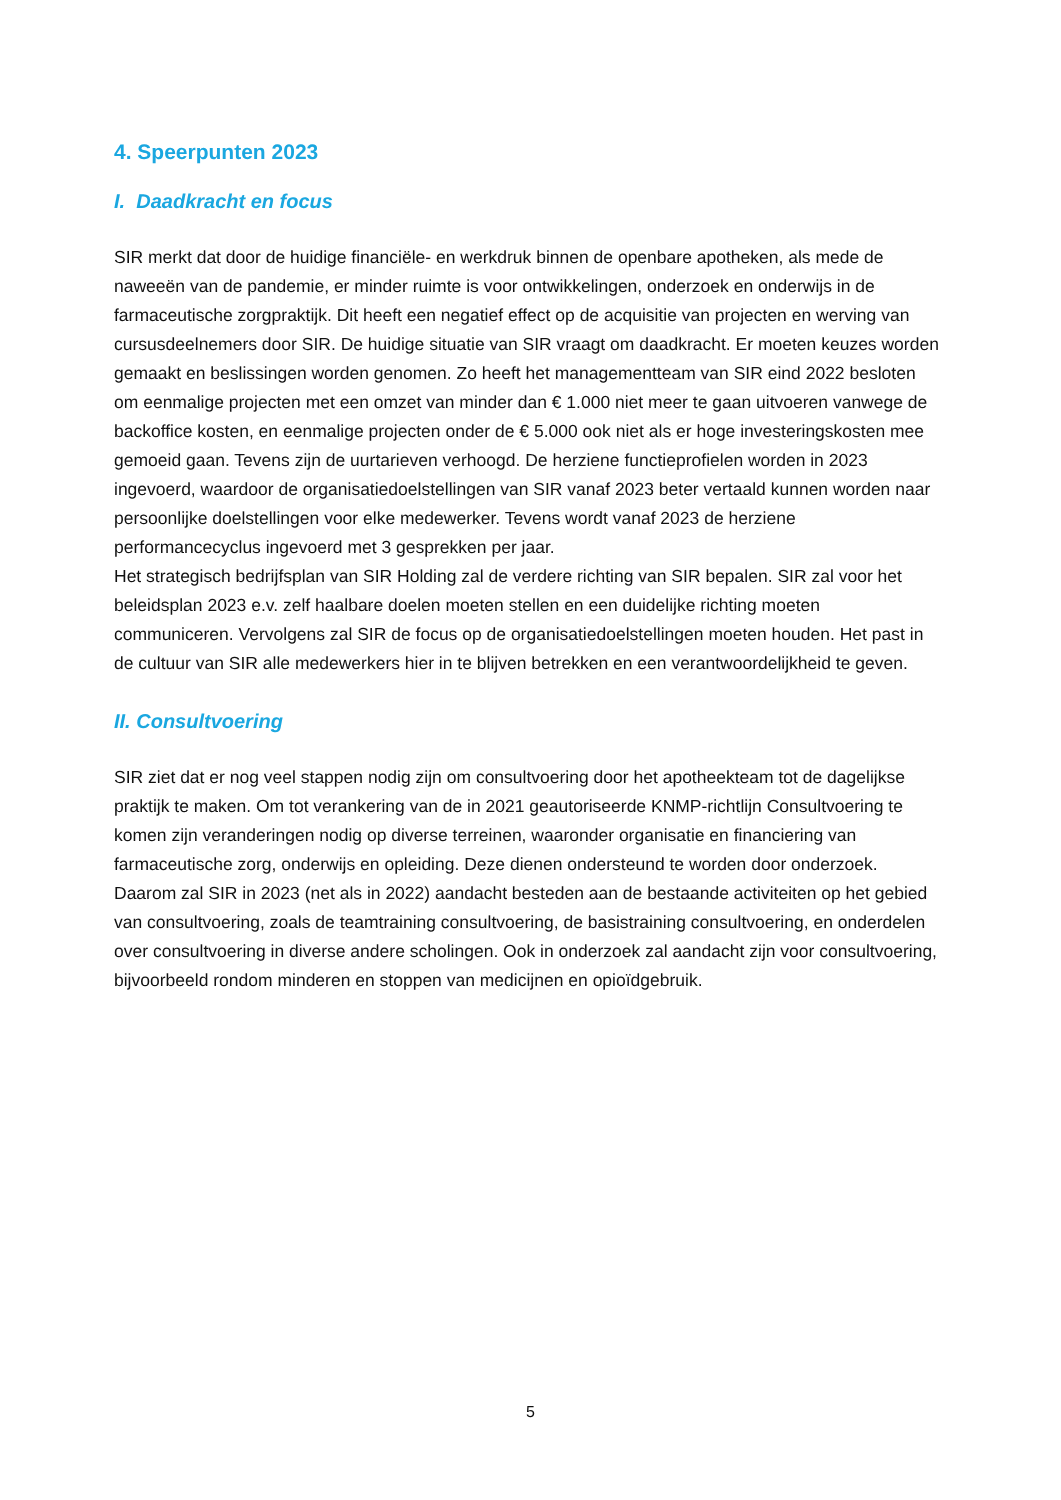4. Speerpunten 2023
I. Daadkracht en focus
SIR merkt dat door de huidige financiële- en werkdruk binnen de openbare apotheken, als mede de naweeën van de pandemie, er minder ruimte is voor ontwikkelingen, onderzoek en onderwijs in de farmaceutische zorgpraktijk. Dit heeft een negatief effect op de acquisitie van projecten en werving van cursusdeelnemers door SIR. De huidige situatie van SIR vraagt om daadkracht. Er moeten keuzes worden gemaakt en beslissingen worden genomen. Zo heeft het managementteam van SIR eind 2022 besloten om eenmalige projecten met een omzet van minder dan € 1.000 niet meer te gaan uitvoeren vanwege de backoffice kosten, en eenmalige projecten onder de € 5.000 ook niet als er hoge investeringskosten mee gemoeid gaan. Tevens zijn de uurtarieven verhoogd. De herziene functieprofielen worden in 2023 ingevoerd, waardoor de organisatiedoelstellingen van SIR vanaf 2023 beter vertaald kunnen worden naar persoonlijke doelstellingen voor elke medewerker. Tevens wordt vanaf 2023 de herziene performancecyclus ingevoerd met 3 gesprekken per jaar.
Het strategisch bedrijfsplan van SIR Holding zal de verdere richting van SIR bepalen. SIR zal voor het beleidsplan 2023 e.v. zelf haalbare doelen moeten stellen en een duidelijke richting moeten communiceren. Vervolgens zal SIR de focus op de organisatiedoelstellingen moeten houden. Het past in de cultuur van SIR alle medewerkers hier in te blijven betrekken en een verantwoordelijkheid te geven.
II. Consultvoering
SIR ziet dat er nog veel stappen nodig zijn om consultvoering door het apotheekteam tot de dagelijkse praktijk te maken. Om tot verankering van de in 2021 geautoriseerde KNMP-richtlijn Consultvoering te komen zijn veranderingen nodig op diverse terreinen, waaronder organisatie en financiering van farmaceutische zorg, onderwijs en opleiding. Deze dienen ondersteund te worden door onderzoek.
Daarom zal SIR in 2023 (net als in 2022) aandacht besteden aan de bestaande activiteiten op het gebied van consultvoering, zoals de teamtraining consultvoering, de basistraining consultvoering, en onderdelen over consultvoering in diverse andere scholingen. Ook in onderzoek zal aandacht zijn voor consultvoering, bijvoorbeeld rondom minderen en stoppen van medicijnen en opioïdgebruik.
5